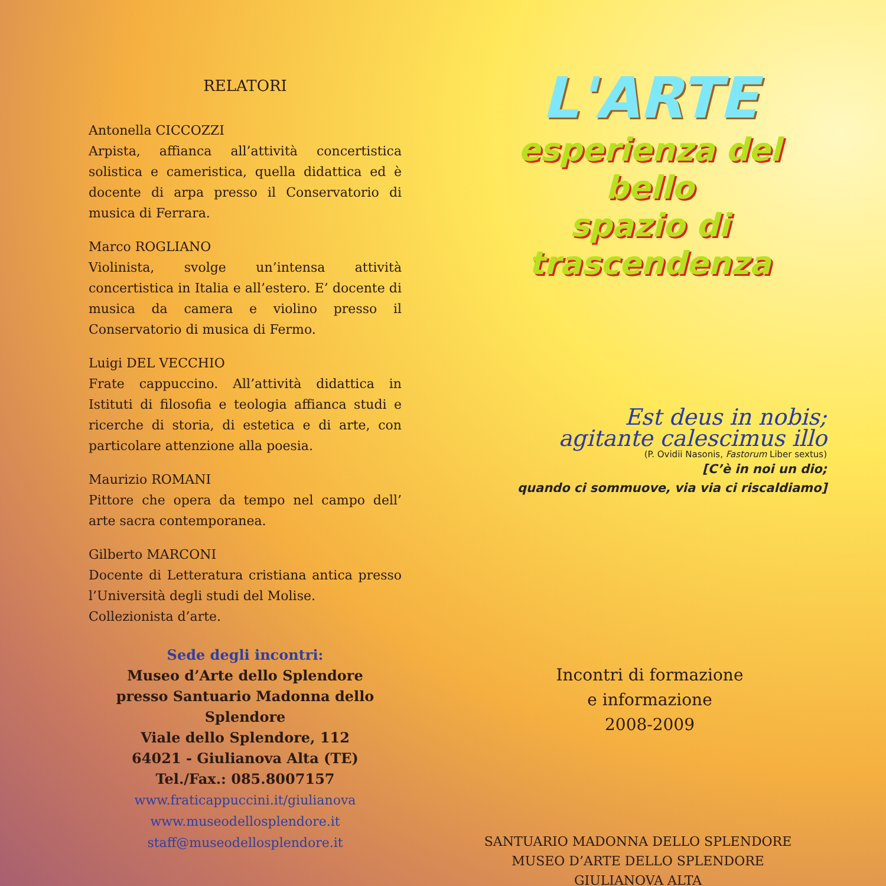RELATORI
Antonella CICCOZZI
Arpista, affianca all’attività concertistica solistica e cameristica, quella didattica ed è docente di arpa presso il Conservatorio di musica di Ferrara.
Marco ROGLIANO
Violinista, svolge un’intensa attività concertistica in Italia e all’estero. E’ docente di musica da camera e violino presso il Conservatorio di musica di Fermo.
Luigi DEL VECCHIO
Frate cappuccino. All’attività didattica in Istituti di filosofia e teologia affianca studi e ricerche di storia, di estetica e di arte, con particolare attenzione alla poesia.
Maurizio ROMANI
Pittore che opera da tempo nel campo dell’ arte sacra contemporanea.
Gilberto MARCONI
Docente di Letteratura cristiana antica presso l’Università degli studi del Molise.
Collezionista d’arte.
Sede degli incontri:
Museo d’Arte dello Splendore
presso Santuario Madonna dello Splendore
Viale dello Splendore, 112
64021 - Giulianova Alta (TE)
Tel./Fax.: 085.8007157
www.fraticappuccini.it/giulianova
www.museodellosplendore.it
staff@museodellosplendore.it
L'ARTE
esperienza del bello
spazio di trascendenza
Est deus in nobis;
agitante calescimus illo
(P. Ovidii Nasonis, Fastorum Liber sextus)
[C’è in noi un dio;
quando ci sommuove, via via ci riscaldiamo]
Incontri di formazione
e informazione
2008-2009
SANTUARIO MADONNA DELLO SPLENDORE
MUSEO D’ARTE DELLO SPLENDORE
GIULIANOVA ALTA